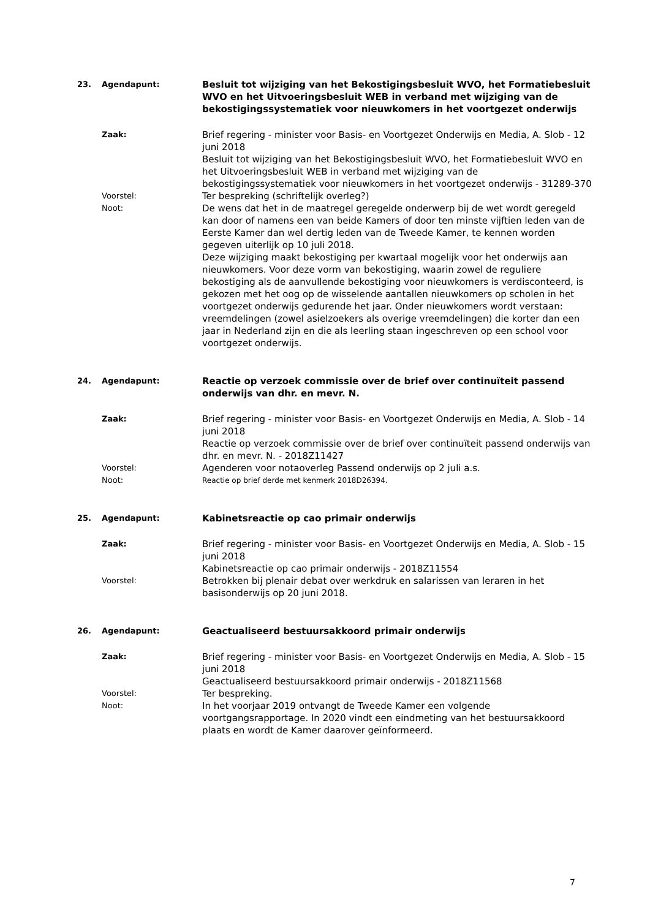23. Agendapunt: Besluit tot wijziging van het Bekostigingsbesluit WVO, het Formatiebesluit WVO en het Uitvoeringsbesluit WEB in verband met wijziging van de bekostigingssystematiek voor nieuwkomers in het voortgezet onderwijs
Zaak: Brief regering - minister voor Basis- en Voortgezet Onderwijs en Media, A. Slob - 12 juni 2018
Besluit tot wijziging van het Bekostigingsbesluit WVO, het Formatiebesluit WVO en het Uitvoeringsbesluit WEB in verband met wijziging van de bekostigingssystematiek voor nieuwkomers in het voortgezet onderwijs - 31289-370
Voorstel: Ter bespreking (schriftelijk overleg?)
Noot: De wens dat het in de maatregel geregelde onderwerp bij de wet wordt geregeld kan door of namens een van beide Kamers of door ten minste vijftien leden van de Eerste Kamer dan wel dertig leden van de Tweede Kamer, te kennen worden gegeven uiterlijk op 10 juli 2018.
Deze wijziging maakt bekostiging per kwartaal mogelijk voor het onderwijs aan nieuwkomers. Voor deze vorm van bekostiging, waarin zowel de reguliere bekostiging als de aanvullende bekostiging voor nieuwkomers is verdisconteerd, is gekozen met het oog op de wisselende aantallen nieuwkomers op scholen in het voortgezet onderwijs gedurende het jaar. Onder nieuwkomers wordt verstaan: vreemdelingen (zowel asielzoekers als overige vreemdelingen) die korter dan een jaar in Nederland zijn en die als leerling staan ingeschreven op een school voor voortgezet onderwijs.
24. Agendapunt: Reactie op verzoek commissie over de brief over continuïteit passend onderwijs van dhr. en mevr. N.
Zaak: Brief regering - minister voor Basis- en Voortgezet Onderwijs en Media, A. Slob - 14 juni 2018
Reactie op verzoek commissie over de brief over continuïteit passend onderwijs van dhr. en mevr. N. - 2018Z11427
Voorstel: Agenderen voor notaoverleg Passend onderwijs op 2 juli a.s.
Noot: Reactie op brief derde met kenmerk 2018D26394.
25. Agendapunt: Kabinetsreactie op cao primair onderwijs
Zaak: Brief regering - minister voor Basis- en Voortgezet Onderwijs en Media, A. Slob - 15 juni 2018
Kabinetsreactie op cao primair onderwijs - 2018Z11554
Voorstel: Betrokken bij plenair debat over werkdruk en salarissen van leraren in het basisonderwijs op 20 juni 2018.
26. Agendapunt: Geactualiseerd bestuursakkoord primair onderwijs
Zaak: Brief regering - minister voor Basis- en Voortgezet Onderwijs en Media, A. Slob - 15 juni 2018
Geactualiseerd bestuursakkoord primair onderwijs - 2018Z11568
Voorstel: Ter bespreking.
Noot: In het voorjaar 2019 ontvangt de Tweede Kamer een volgende voortgangsrapportage. In 2020 vindt een eindmeting van het bestuursakkoord plaats en wordt de Kamer daarover geïnformeerd.
7